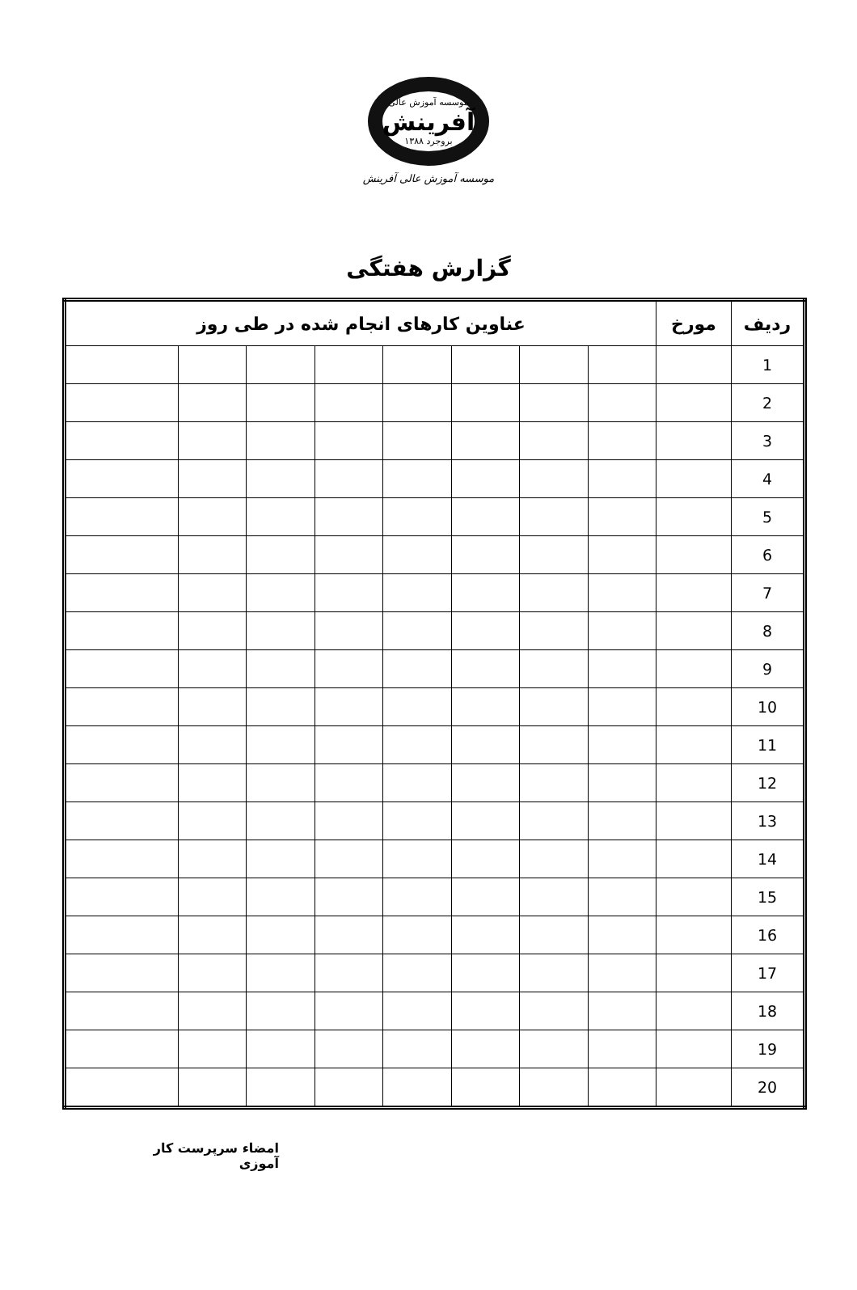موسسه آموزش عالی
آفرینش
بروجرد ۱۳۸۸
موسسه آموزش عالی آفرینش
گزارش هفتگی
| ردیف | مورخ | عناوین کارهای انجام شده در طی روز | | | | | | | |
| --- | --- | --- | --- | --- | --- | --- | --- | --- | --- |
| 1 | | | | | | | | | |
| 2 | | | | | | | | | |
| 3 | | | | | | | | | |
| 4 | | | | | | | | | |
| 5 | | | | | | | | | |
| 6 | | | | | | | | | |
| 7 | | | | | | | | | |
| 8 | | | | | | | | | |
| 9 | | | | | | | | | |
| 10 | | | | | | | | | |
| 11 | | | | | | | | | |
| 12 | | | | | | | | | |
| 13 | | | | | | | | | |
| 14 | | | | | | | | | |
| 15 | | | | | | | | | |
| 16 | | | | | | | | | |
| 17 | | | | | | | | | |
| 18 | | | | | | | | | |
| 19 | | | | | | | | | |
| 20 | | | | | | | | | |
امضاء سرپرست کار آموزی